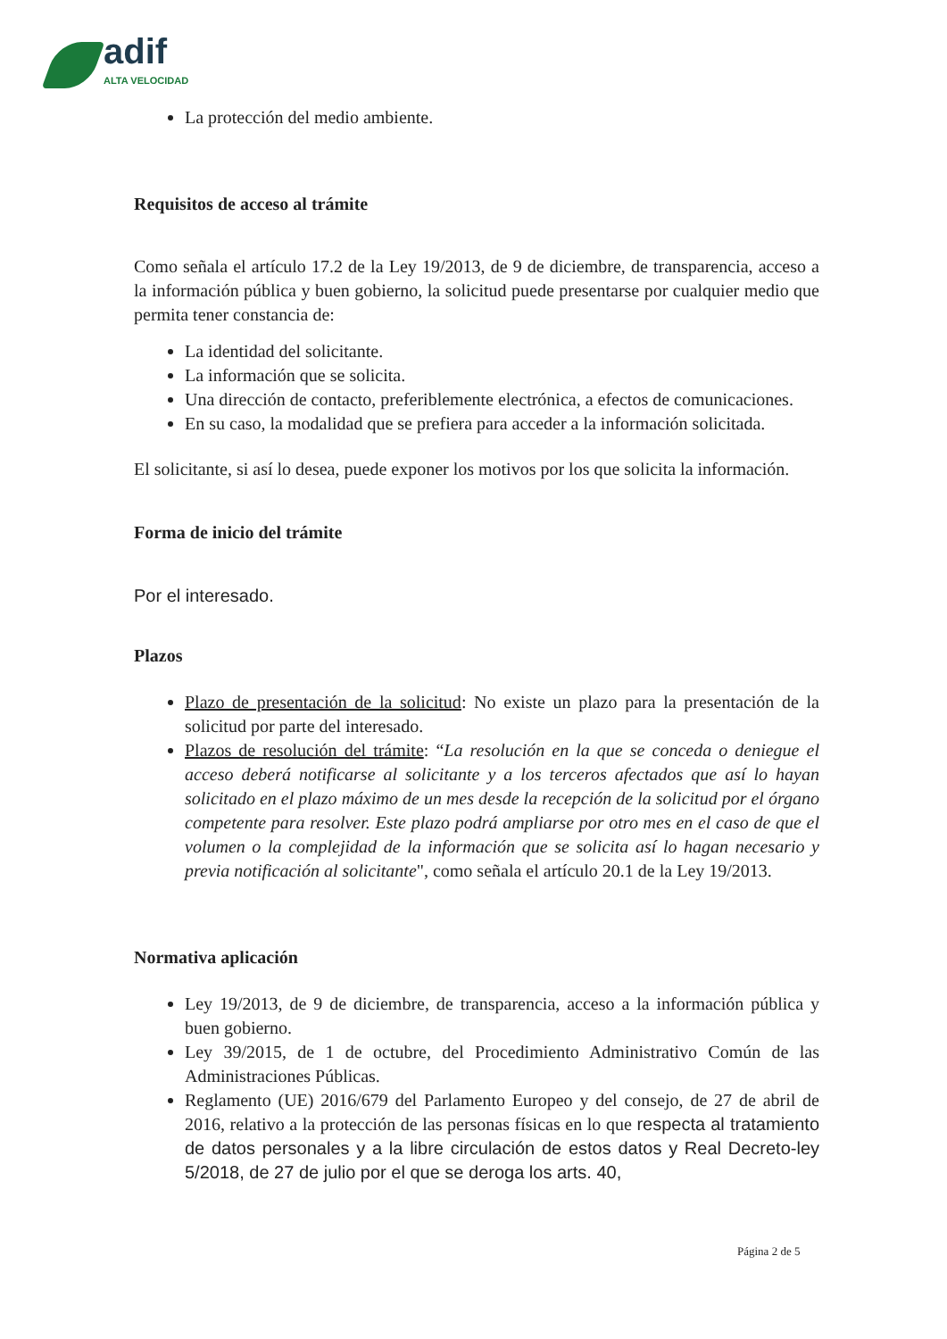adif
ALTA VELOCIDAD
La protección del medio ambiente.
Requisitos de acceso al trámite
Como señala el artículo 17.2 de la Ley 19/2013, de 9 de diciembre, de transparencia, acceso a la información pública y buen gobierno, la solicitud puede presentarse por cualquier medio que permita tener constancia de:
La identidad del solicitante.
La información que se solicita.
Una dirección de contacto, preferiblemente electrónica, a efectos de comunicaciones.
En su caso, la modalidad que se prefiera para acceder a la información solicitada.
El solicitante, si así lo desea, puede exponer los motivos por los que solicita la información.
Forma de inicio del trámite
Por el interesado.
Plazos
Plazo de presentación de la solicitud: No existe un plazo para la presentación de la solicitud por parte del interesado.
Plazos de resolución del trámite: “La resolución en la que se conceda o deniegue el acceso deberá notificarse al solicitante y a los terceros afectados que así lo hayan solicitado en el plazo máximo de un mes desde la recepción de la solicitud por el órgano competente para resolver. Este plazo podrá ampliarse por otro mes en el caso de que el volumen o la complejidad de la información que se solicita así lo hagan necesario y previa notificación al solicitante", como señala el artículo 20.1 de la Ley 19/2013.
Normativa aplicación
Ley 19/2013, de 9 de diciembre, de transparencia, acceso a la información pública y buen gobierno.
Ley 39/2015, de 1 de octubre, del Procedimiento Administrativo Común de las Administraciones Públicas.
Reglamento (UE) 2016/679 del Parlamento Europeo y del consejo, de 27 de abril de 2016, relativo a la protección de las personas físicas en lo que respecta al tratamiento de datos personales y a la libre circulación de estos datos y Real Decreto-ley 5/2018, de 27 de julio por el que se deroga los arts. 40,
Página 2 de 5